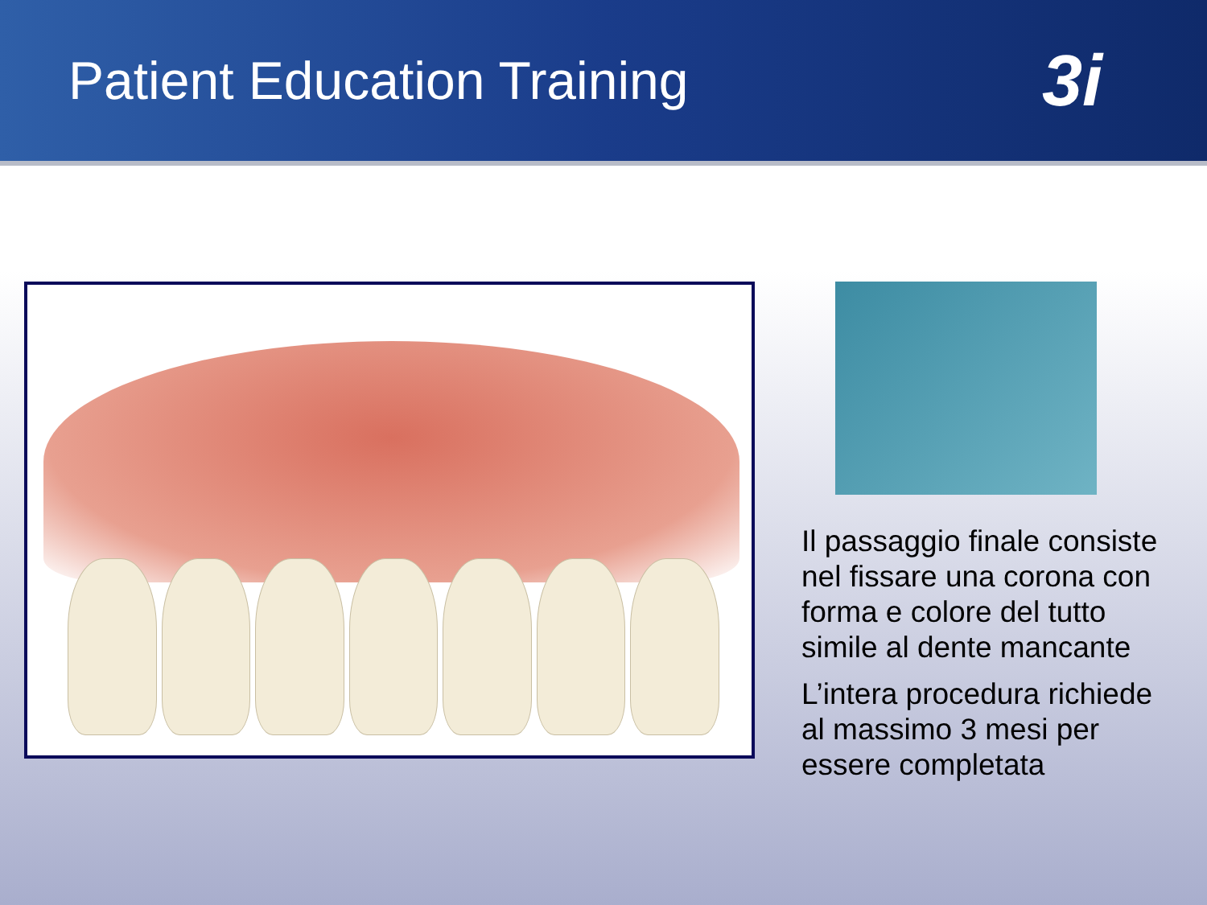Patient Education Training
3i
Il passaggio finale consiste nel fissare una corona con forma e colore del tutto simile al dente mancante
L’intera procedura richiede al massimo 3 mesi per essere completata